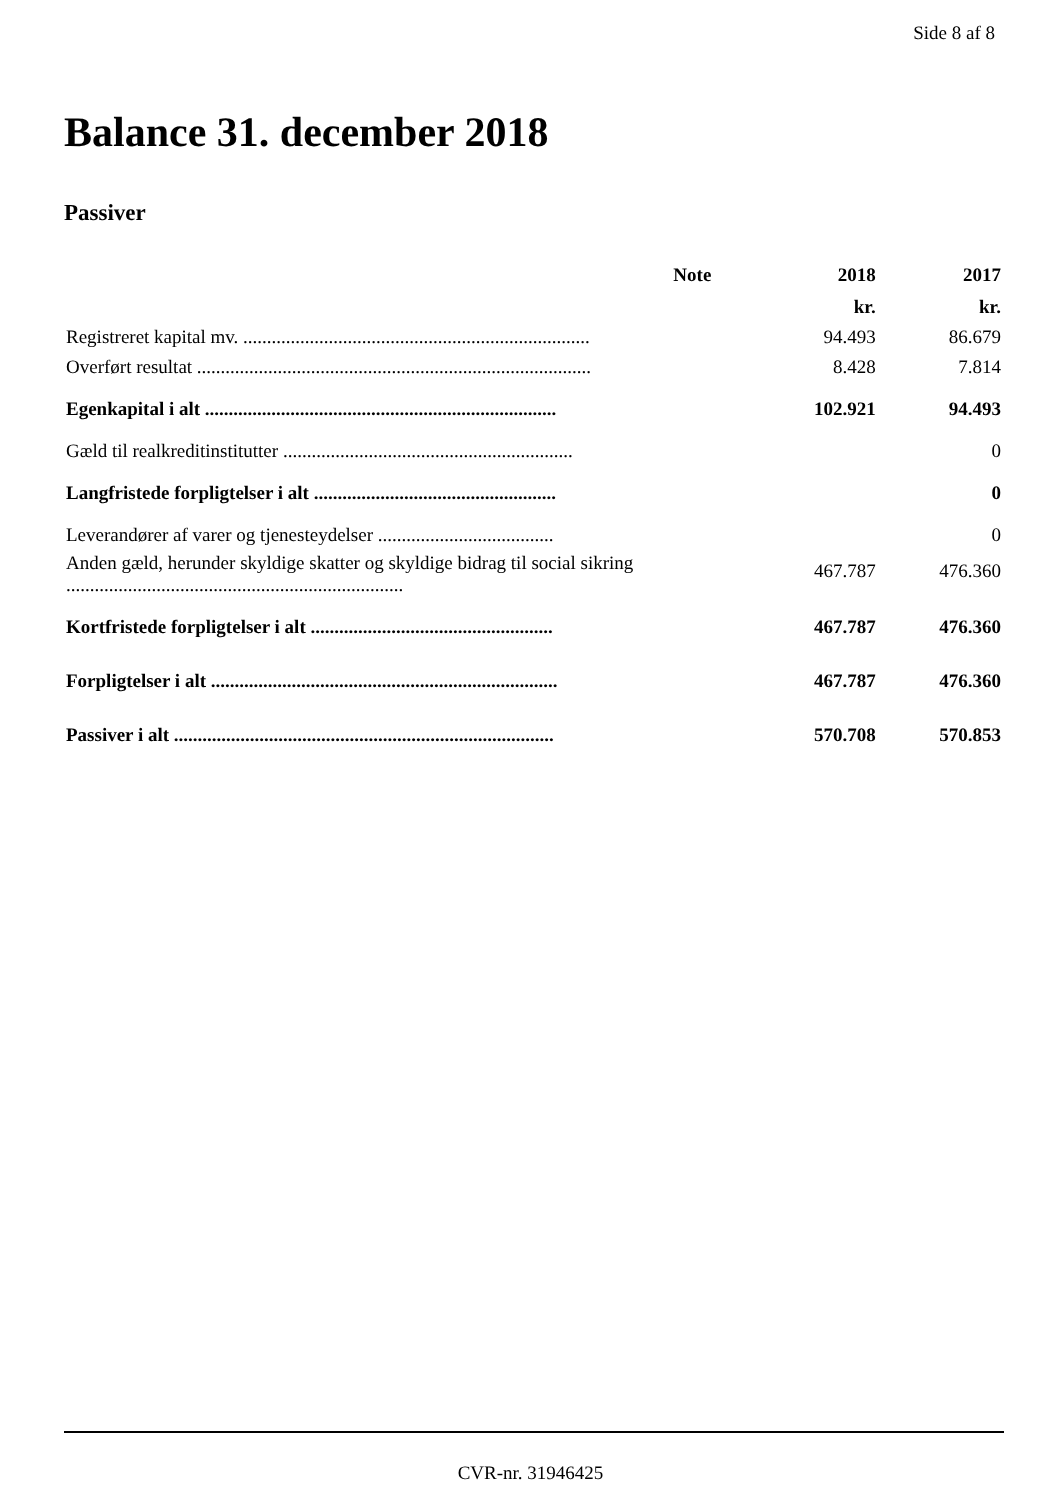Side 8 af 8
Balance 31. december 2018
Passiver
| | Note | 2018 | 2017 |
| --- | --- | --- | --- |
| | | kr. | kr. |
| Registreret kapital mv. ......................................................................... | | 94.493 | 86.679 |
| Overført resultat ................................................................................... | | 8.428 | 7.814 |
| Egenkapital i alt .......................................................................... | | 102.921 | 94.493 |
| Gæld til realkreditinstitutter ............................................................. | | | 0 |
| Langfristede forpligtelser i alt ................................................... | | | 0 |
| Leverandører af varer og tjenesteydelser ..................................... | | | 0 |
| Anden gæld, herunder skyldige skatter og skyldige bidrag til social sikring ....................................................................... | | 467.787 | 476.360 |
| Kortfristede forpligtelser i alt ................................................... | | 467.787 | 476.360 |
| Forpligtelser i alt ......................................................................... | | 467.787 | 476.360 |
| Passiver i alt ................................................................................ | | 570.708 | 570.853 |
CVR-nr. 31946425